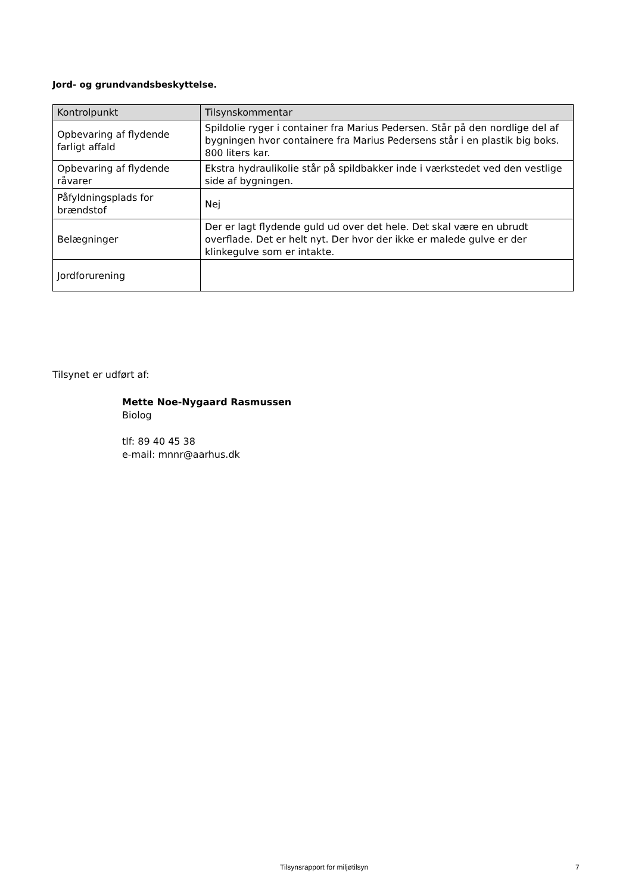Jord- og grundvandsbeskyttelse.
| Kontrolpunkt | Tilsynskommentar |
| --- | --- |
| Opbevaring af flydende farligt affald | Spildolie ryger i container fra Marius Pedersen. Står på den nordlige del af bygningen hvor containere fra Marius Pedersens står i en plastik big boks. 800 liters kar. |
| Opbevaring af flydende råvarer | Ekstra hydraulikolie står på spildbakker inde i værkstedet ved den vestlige side af bygningen. |
| Påfyldningsplads for brændstof | Nej |
| Belægninger | Der er lagt flydende guld ud over det hele. Det skal være en ubrudt overflade. Det er helt nyt. Der hvor der ikke er malede gulve er der klinkegulve som er intakte. |
| Jordforurening | |
Tilsynet er udført af:
Mette Noe-Nygaard Rasmussen
Biolog
tlf: 89 40 45 38
e-mail: mnnr@aarhus.dk
Tilsynsrapport for miljøtilsyn 7